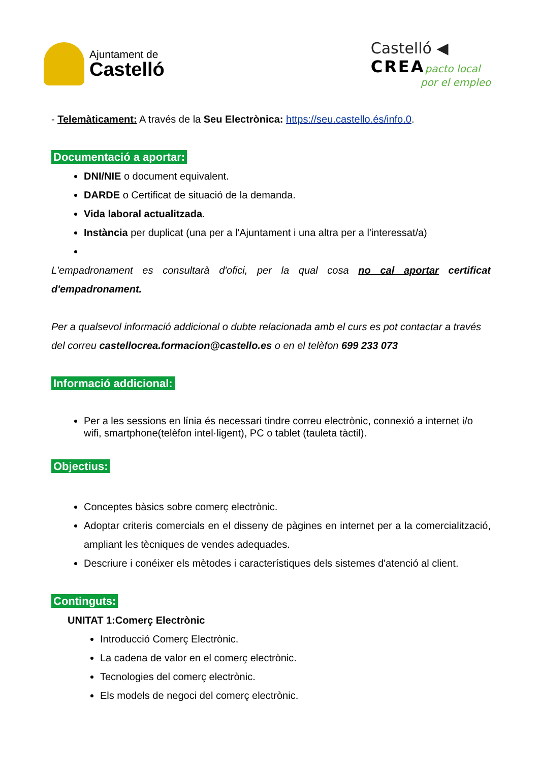Ajuntament de
Castelló
Castelló ◀
CREApacto local
por el empleo
- Telemàticament: A través de la Seu Electrònica: https://seu.castello.és/info.0.
Documentació a aportar:
DNI/NIE o document equivalent.
DARDE o Certificat de situació de la demanda.
Vida laboral actualitzada.
Instància per duplicat (una per a l'Ajuntament i una altra per a l'interessat/a)
L'empadronament es consultarà d'ofici, per la qual cosa no cal aportar certificat d'empadronament.
Per a qualsevol informació addicional o dubte relacionada amb el curs es pot contactar a través del correu castellocrea.formacion@castello.es o en el telèfon 699 233 073
Informació addicional:
Per a les sessions en línia és necessari tindre correu electrònic, connexió a internet i/o wifi, smartphone(telèfon intel·ligent), PC o tablet (tauleta tàctil).
Objectius:
Conceptes bàsics sobre comerç electrònic.
Adoptar criteris comercials en el disseny de pàgines en internet per a la comercialització, ampliant les tècniques de vendes adequades.
Descriure i conéixer els mètodes i característiques dels sistemes d'atenció al client.
Continguts:
UNITAT 1:Comerç Electrònic
Introducció Comerç Electrònic.
La cadena de valor en el comerç electrònic.
Tecnologies del comerç electrònic.
Els models de negoci del comerç electrònic.